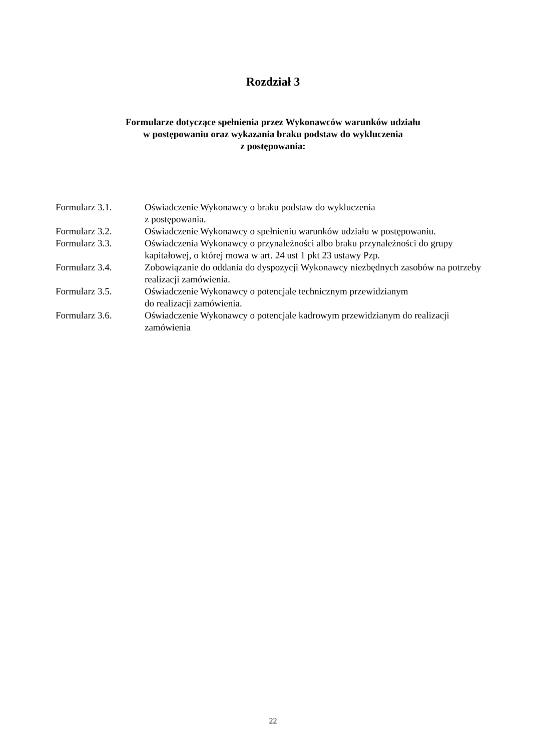Rozdział 3
Formularze dotyczące spełnienia przez Wykonawców warunków udziału
w postępowaniu oraz wykazania braku podstaw do wykluczenia
z postępowania:
Formularz 3.1. Oświadczenie Wykonawcy o braku podstaw do wykluczenia
z postępowania.
Formularz 3.2. Oświadczenie Wykonawcy o spełnieniu warunków udziału w postępowaniu.
Formularz 3.3. Oświadczenia Wykonawcy o przynależności albo braku przynależności do grupy kapitałowej, o której mowa w art. 24 ust 1 pkt 23 ustawy Pzp.
Formularz 3.4. Zobowiązanie do oddania do dyspozycji Wykonawcy niezbędnych zasobów na potrzeby realizacji zamówienia.
Formularz 3.5. Oświadczenie Wykonawcy o potencjale technicznym przewidzianym
do realizacji zamówienia.
Formularz 3.6. Oświadczenie Wykonawcy o potencjale kadrowym przewidzianym do realizacji zamówienia
22